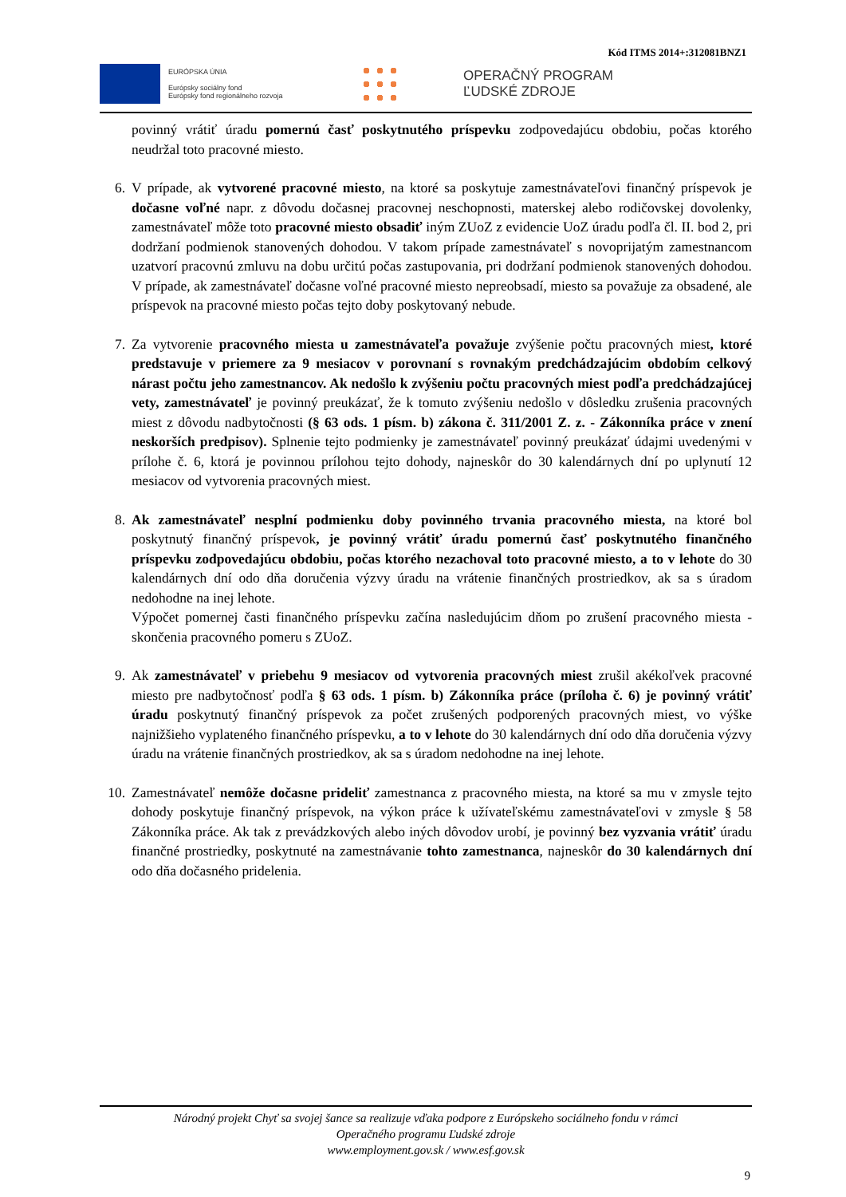Kód ITMS 2014+:312081BNZ1
EURÓPSKA ÚNIA
Európsky sociálny fond
Európsky fond regionálneho rozvoja
OPERAČNÝ PROGRAM
ĽUDSKÉ ZDROJE
povinný vrátiť úradu pomernú časť poskytnutého príspevku zodpovedajúcu obdobiu, počas ktorého neudržal toto pracovné miesto.
6. V prípade, ak vytvorené pracovné miesto, na ktoré sa poskytuje zamestnávateľovi finančný príspevok je dočasne voľné napr. z dôvodu dočasnej pracovnej neschopnosti, materskej alebo rodičovskej dovolenky, zamestnávateľ môže toto pracovné miesto obsadiť iným ZUoZ z evidencie UoZ úradu podľa čl. II. bod 2, pri dodržaní podmienok stanovených dohodou. V takom prípade zamestnávateľ s novoprijatým zamestnancom uzatvorí pracovnú zmluvu na dobu určitú počas zastupovania, pri dodržaní podmienok stanovených dohodou. V prípade, ak zamestnávateľ dočasne voľné pracovné miesto nepreobsadí, miesto sa považuje za obsadené, ale príspevok na pracovné miesto počas tejto doby poskytovaný nebude.
7. Za vytvorenie pracovného miesta u zamestnávateľa považuje zvýšenie počtu pracovných miest, ktoré predstavuje v priemere za 9 mesiacov v porovnaní s rovnakým predchádzajúcim obdobím celkový nárast počtu jeho zamestnancov. Ak nedošlo k zvýšeniu počtu pracovných miest podľa predchádzajúcej vety, zamestnávateľ je povinný preukázať, že k tomuto zvýšeniu nedošlo v dôsledku zrušenia pracovných miest z dôvodu nadbytočnosti (§ 63 ods. 1 písm. b) zákona č. 311/2001 Z. z. - Zákonníka práce v znení neskorších predpisov). Splnenie tejto podmienky je zamestnávateľ povinný preukázať údajmi uvedenými v prílohe č. 6, ktorá je povinnou prílohou tejto dohody, najneskôr do 30 kalendárnych dní po uplynutí 12 mesiacov od vytvorenia pracovných miest.
8. Ak zamestnávateľ nesplní podmienku doby povinného trvania pracovného miesta, na ktoré bol poskytnutý finančný príspevok, je povinný vrátiť úradu pomernú časť poskytnutého finančného príspevku zodpovedajúcu obdobiu, počas ktorého nezachoval toto pracovné miesto, a to v lehote do 30 kalendárnych dní odo dňa doručenia výzvy úradu na vrátenie finančných prostriedkov, ak sa s úradom nedohodne na inej lehote.
Výpočet pomernej časti finančného príspevku začína nasledujúcim dňom po zrušení pracovného miesta - skončenia pracovného pomeru s ZUoZ.
9. Ak zamestnávateľ v priebehu 9 mesiacov od vytvorenia pracovných miest zrušil akékoľvek pracovné miesto pre nadbytočnosť podľa § 63 ods. 1 písm. b) Zákonníka práce (príloha č. 6) je povinný vrátiť úradu poskytnutý finančný príspevok za počet zrušených podporených pracovných miest, vo výške najnižšieho vyplateného finančného príspevku, a to v lehote do 30 kalendárnych dní odo dňa doručenia výzvy úradu na vrátenie finančných prostriedkov, ak sa s úradom nedohodne na inej lehote.
10. Zamestnávateľ nemôže dočasne prideliť zamestnanca z pracovného miesta, na ktoré sa mu v zmysle tejto dohody poskytuje finančný príspevok, na výkon práce k užívateľskému zamestnávateľovi v zmysle § 58 Zákonníka práce. Ak tak z prevádzkových alebo iných dôvodov urobí, je povinný bez vyzvania vrátiť úradu finančné prostriedky, poskytnuté na zamestnávanie tohto zamestnanca, najneskôr do 30 kalendárnych dní odo dňa dočasného pridelenia.
Národný projekt Chyť sa svojej šance sa realizuje vďaka podpore z Európskeho sociálneho fondu v rámci
Operačného programu Ľudské zdroje
www.employment.gov.sk / www.esf.gov.sk
9